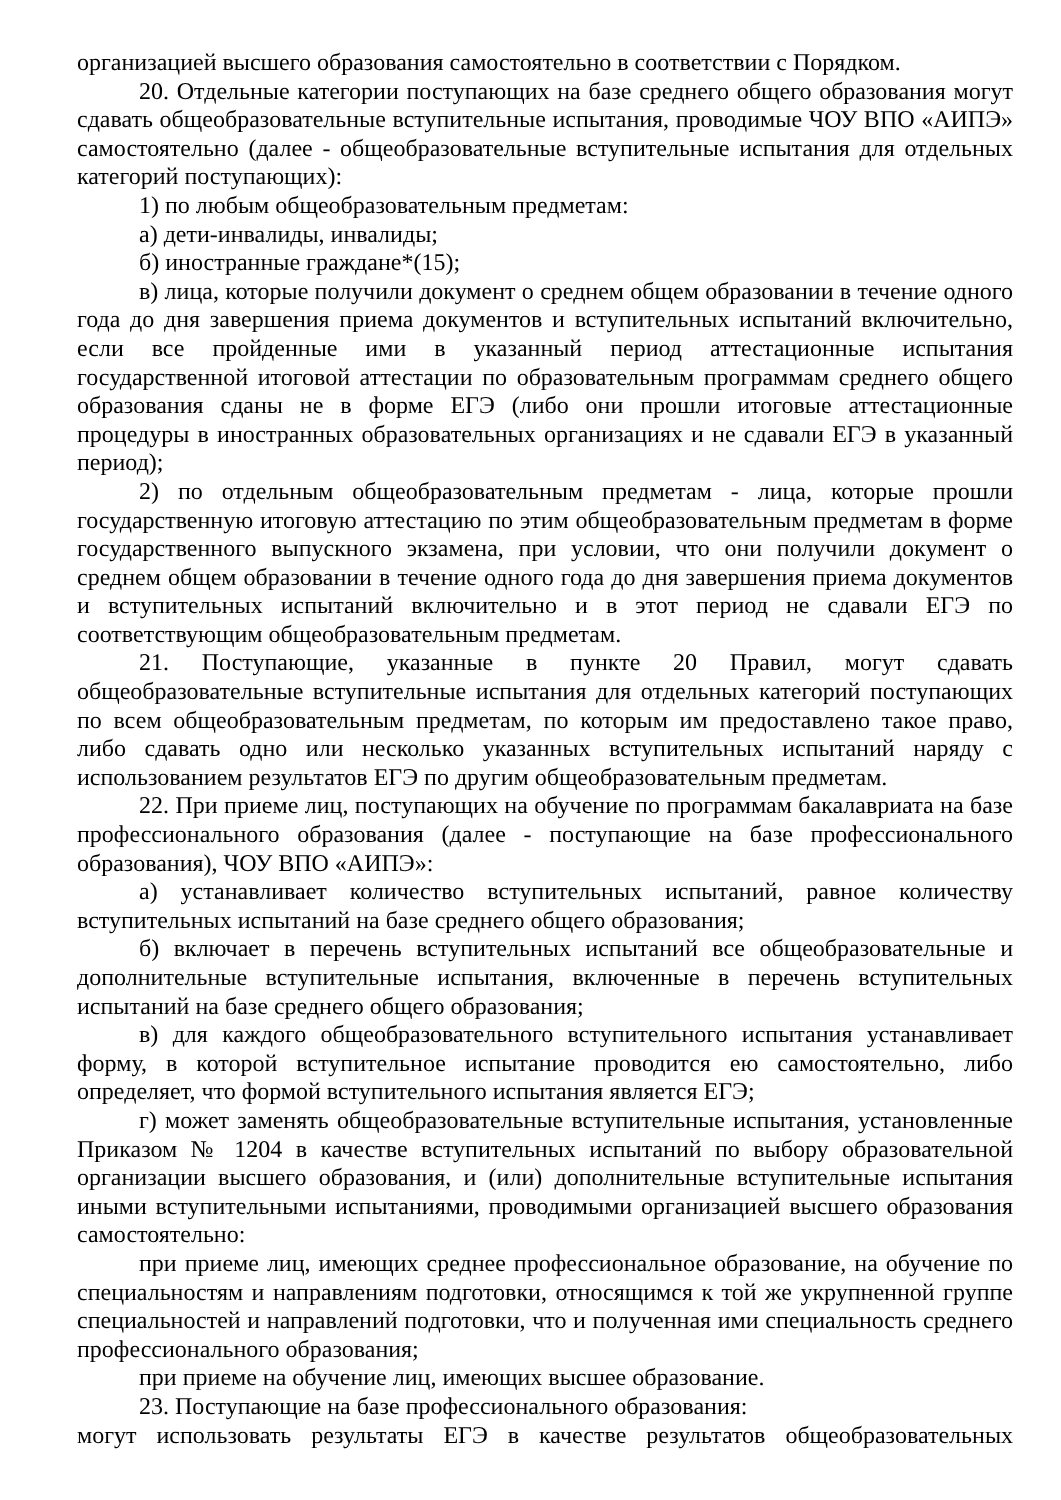организацией высшего образования самостоятельно в соответствии с Порядком.
20. Отдельные категории поступающих на базе среднего общего образования могут сдавать общеобразовательные вступительные испытания, проводимые ЧОУ ВПО «АИПЭ» самостоятельно (далее - общеобразовательные вступительные испытания для отдельных категорий поступающих):
1) по любым общеобразовательным предметам:
а) дети-инвалиды, инвалиды;
б) иностранные граждане*(15);
в) лица, которые получили документ о среднем общем образовании в течение одного года до дня завершения приема документов и вступительных испытаний включительно, если все пройденные ими в указанный период аттестационные испытания государственной итоговой аттестации по образовательным программам среднего общего образования сданы не в форме ЕГЭ (либо они прошли итоговые аттестационные процедуры в иностранных образовательных организациях и не сдавали ЕГЭ в указанный период);
2) по отдельным общеобразовательным предметам - лица, которые прошли государственную итоговую аттестацию по этим общеобразовательным предметам в форме государственного выпускного экзамена, при условии, что они получили документ о среднем общем образовании в течение одного года до дня завершения приема документов и вступительных испытаний включительно и в этот период не сдавали ЕГЭ по соответствующим общеобразовательным предметам.
21. Поступающие, указанные в пункте 20 Правил, могут сдавать общеобразовательные вступительные испытания для отдельных категорий поступающих по всем общеобразовательным предметам, по которым им предоставлено такое право, либо сдавать одно или несколько указанных вступительных испытаний наряду с использованием результатов ЕГЭ по другим общеобразовательным предметам.
22. При приеме лиц, поступающих на обучение по программам бакалавриата на базе профессионального образования (далее - поступающие на базе профессионального образования), ЧОУ ВПО «АИПЭ»:
а) устанавливает количество вступительных испытаний, равное количеству вступительных испытаний на базе среднего общего образования;
б) включает в перечень вступительных испытаний все общеобразовательные и дополнительные вступительные испытания, включенные в перечень вступительных испытаний на базе среднего общего образования;
в) для каждого общеобразовательного вступительного испытания устанавливает форму, в которой вступительное испытание проводится ею самостоятельно, либо определяет, что формой вступительного испытания является ЕГЭ;
г) может заменять общеобразовательные вступительные испытания, установленные Приказом № 1204 в качестве вступительных испытаний по выбору образовательной организации высшего образования, и (или) дополнительные вступительные испытания иными вступительными испытаниями, проводимыми организацией высшего образования самостоятельно:
при приеме лиц, имеющих среднее профессиональное образование, на обучение по специальностям и направлениям подготовки, относящимся к той же укрупненной группе специальностей и направлений подготовки, что и полученная ими специальность среднего профессионального образования;
при приеме на обучение лиц, имеющих высшее образование.
23. Поступающие на базе профессионального образования:
могут использовать результаты ЕГЭ в качестве результатов общеобразовательных